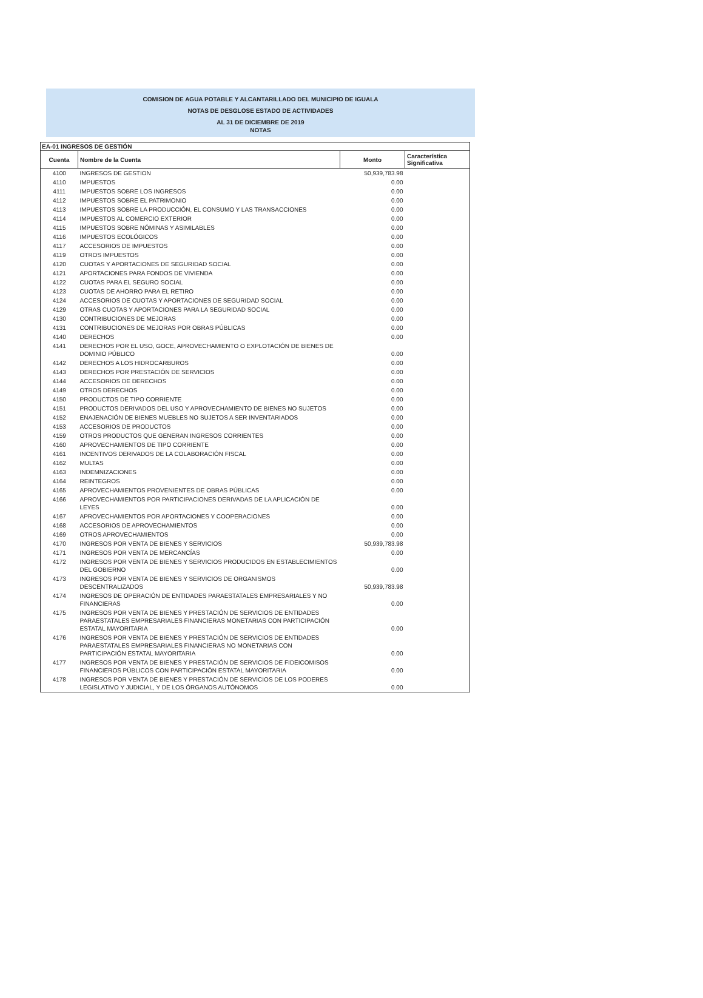COMISION DE AGUA POTABLE Y ALCANTARILLADO DEL MUNICIPIO DE IGUALA
NOTAS DE DESGLOSE ESTADO DE ACTIVIDADES
AL 31 DE DICIEMBRE DE 2019
NOTAS
EA-01 INGRESOS DE GESTIÓN
| Cuenta | Nombre de la Cuenta | Monto | Característica Significativa |
| --- | --- | --- | --- |
| 4100 | INGRESOS DE GESTION | 50,939,783.98 | |
| 4110 | IMPUESTOS | 0.00 | |
| 4111 | IMPUESTOS SOBRE LOS INGRESOS | 0.00 | |
| 4112 | IMPUESTOS SOBRE EL PATRIMONIO | 0.00 | |
| 4113 | IMPUESTOS SOBRE LA PRODUCCIÓN, EL CONSUMO Y LAS TRANSACCIONES | 0.00 | |
| 4114 | IMPUESTOS AL COMERCIO EXTERIOR | 0.00 | |
| 4115 | IMPUESTOS SOBRE NÓMINAS Y ASIMILABLES | 0.00 | |
| 4116 | IMPUESTOS ECOLÓGICOS | 0.00 | |
| 4117 | ACCESORIOS DE IMPUESTOS | 0.00 | |
| 4119 | OTROS IMPUESTOS | 0.00 | |
| 4120 | CUOTAS Y APORTACIONES DE SEGURIDAD SOCIAL | 0.00 | |
| 4121 | APORTACIONES PARA FONDOS DE VIVIENDA | 0.00 | |
| 4122 | CUOTAS PARA EL SEGURO SOCIAL | 0.00 | |
| 4123 | CUOTAS DE AHORRO PARA EL RETIRO | 0.00 | |
| 4124 | ACCESORIOS DE CUOTAS Y APORTACIONES DE SEGURIDAD SOCIAL | 0.00 | |
| 4129 | OTRAS CUOTAS Y APORTACIONES PARA LA SEGURIDAD SOCIAL | 0.00 | |
| 4130 | CONTRIBUCIONES DE MEJORAS | 0.00 | |
| 4131 | CONTRIBUCIONES DE MEJORAS POR OBRAS PÚBLICAS | 0.00 | |
| 4140 | DERECHOS | 0.00 | |
| 4141 | DERECHOS POR EL USO, GOCE, APROVECHAMIENTO O EXPLOTACIÓN DE BIENES DE DOMINIO PÚBLICO | 0.00 | |
| 4142 | DERECHOS A LOS HIDROCARBUROS | 0.00 | |
| 4143 | DERECHOS POR PRESTACIÓN DE SERVICIOS | 0.00 | |
| 4144 | ACCESORIOS DE DERECHOS | 0.00 | |
| 4149 | OTROS DERECHOS | 0.00 | |
| 4150 | PRODUCTOS DE TIPO CORRIENTE | 0.00 | |
| 4151 | PRODUCTOS DERIVADOS DEL USO Y APROVECHAMIENTO DE BIENES NO SUJETOS | 0.00 | |
| 4152 | ENAJENACIÓN DE BIENES MUEBLES NO SUJETOS A SER INVENTARIADOS | 0.00 | |
| 4153 | ACCESORIOS DE PRODUCTOS | 0.00 | |
| 4159 | OTROS PRODUCTOS QUE GENERAN INGRESOS CORRIENTES | 0.00 | |
| 4160 | APROVECHAMIENTOS DE TIPO CORRIENTE | 0.00 | |
| 4161 | INCENTIVOS DERIVADOS DE LA COLABORACIÓN FISCAL | 0.00 | |
| 4162 | MULTAS | 0.00 | |
| 4163 | INDEMNIZACIONES | 0.00 | |
| 4164 | REINTEGROS | 0.00 | |
| 4165 | APROVECHAMIENTOS PROVENIENTES DE OBRAS PÚBLICAS | 0.00 | |
| 4166 | APROVECHAMIENTOS POR PARTICIPACIONES DERIVADAS DE LA APLICACIÓN DE LEYES | 0.00 | |
| 4167 | APROVECHAMIENTOS POR APORTACIONES Y COOPERACIONES | 0.00 | |
| 4168 | ACCESORIOS DE APROVECHAMIENTOS | 0.00 | |
| 4169 | OTROS APROVECHAMIENTOS | 0.00 | |
| 4170 | INGRESOS POR VENTA DE BIENES Y SERVICIOS | 50,939,783.98 | |
| 4171 | INGRESOS POR VENTA DE MERCANCÍAS | 0.00 | |
| 4172 | INGRESOS POR VENTA DE BIENES Y SERVICIOS PRODUCIDOS EN ESTABLECIMIENTOS DEL GOBIERNO | 0.00 | |
| 4173 | INGRESOS POR VENTA DE BIENES Y SERVICIOS DE ORGANISMOS DESCENTRALIZADOS | 50,939,783.98 | |
| 4174 | INGRESOS DE OPERACIÓN DE ENTIDADES PARAESTATALES EMPRESARIALES Y NO FINANCIERAS | 0.00 | |
| 4175 | INGRESOS POR VENTA DE BIENES Y PRESTACIÓN DE SERVICIOS DE ENTIDADES PARAESTATALES EMPRESARIALES FINANCIERAS MONETARIAS CON PARTICIPACIÓN ESTATAL MAYORITARIA | 0.00 | |
| 4176 | INGRESOS POR VENTA DE BIENES Y PRESTACIÓN DE SERVICIOS DE ENTIDADES PARAESTATALES EMPRESARIALES FINANCIERAS NO MONETARIAS CON PARTICIPACIÓN ESTATAL MAYORITARIA | 0.00 | |
| 4177 | INGRESOS POR VENTA DE BIENES Y PRESTACIÓN DE SERVICIOS DE FIDEICOMISOS FINANCIEROS PÚBLICOS CON PARTICIPACIÓN ESTATAL MAYORITARIA | 0.00 | |
| 4178 | INGRESOS POR VENTA DE BIENES Y PRESTACIÓN DE SERVICIOS DE LOS PODERES LEGISLATIVO Y JUDICIAL, Y DE LOS ÓRGANOS AUTÓNOMOS | 0.00 | |